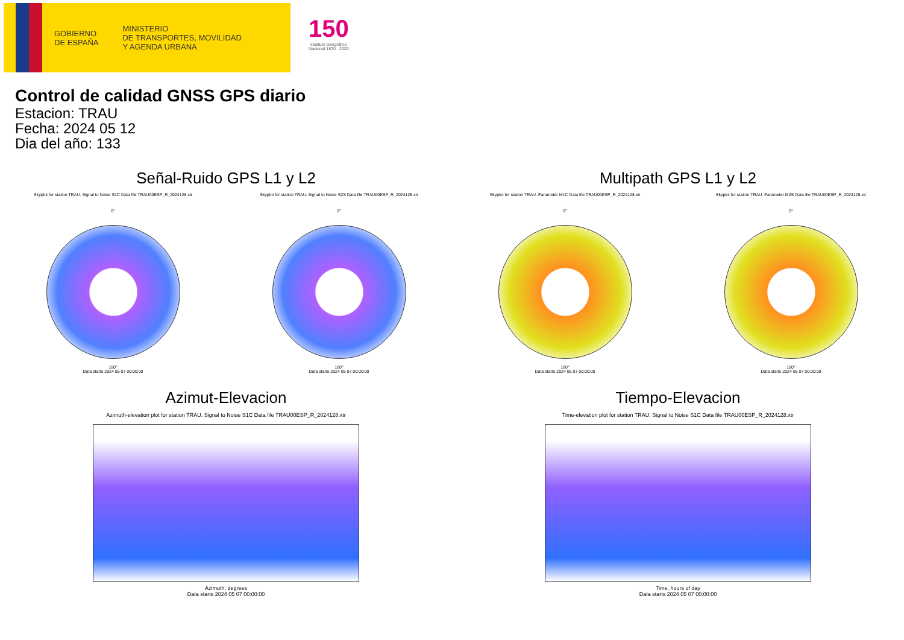GOBIERNO
DE ESPAÑA
MINISTERIO
DE TRANSPORTES, MOVILIDAD
Y AGENDA URBANA
150
Instituto Geográfico
Nacional 1870 · 2020
Control de calidad GNSS GPS diario
Estacion: TRAU
Fecha: 2024 05 12
Dia del año: 133
Señal-Ruido GPS L1 y L2
Skyplot for station TRAU. Signal to Noise S1C Data file TRAU00ESP_R_2024128.xtr Skyplot for station TRAU. Signal to Noise S2S Data file TRAU00ESP_R_2024128.xtr
0°
180°
Data starts 2024 05 07 00:00:00
0°
180°
Data starts 2024 05 07 00:00:00
Multipath GPS L1 y L2
Skyplot for station TRAU. Parameter M1C Data file TRAU00ESP_R_2024128.xtr Skyplot for station TRAU. Parameter M2S Data file TRAU00ESP_R_2024128.xtr
0°
180°
Data starts 2024 05 07 00:00:00
0°
180°
Data starts 2024 05 07 00:00:00
Azimut-Elevacion
Azimuth-elevation plot for station TRAU. Signal to Noise S1C Data file TRAU00ESP_R_2024128.xtr
Azimuth, degrees
Data starts 2024 05 07 00:00:00
Tiempo-Elevacion
Time-elevation plot for station TRAU. Signal to Noise S1C Data file TRAU00ESP_R_2024128.xtr
Time, hours of day
Data starts 2024 05 07 00:00:00